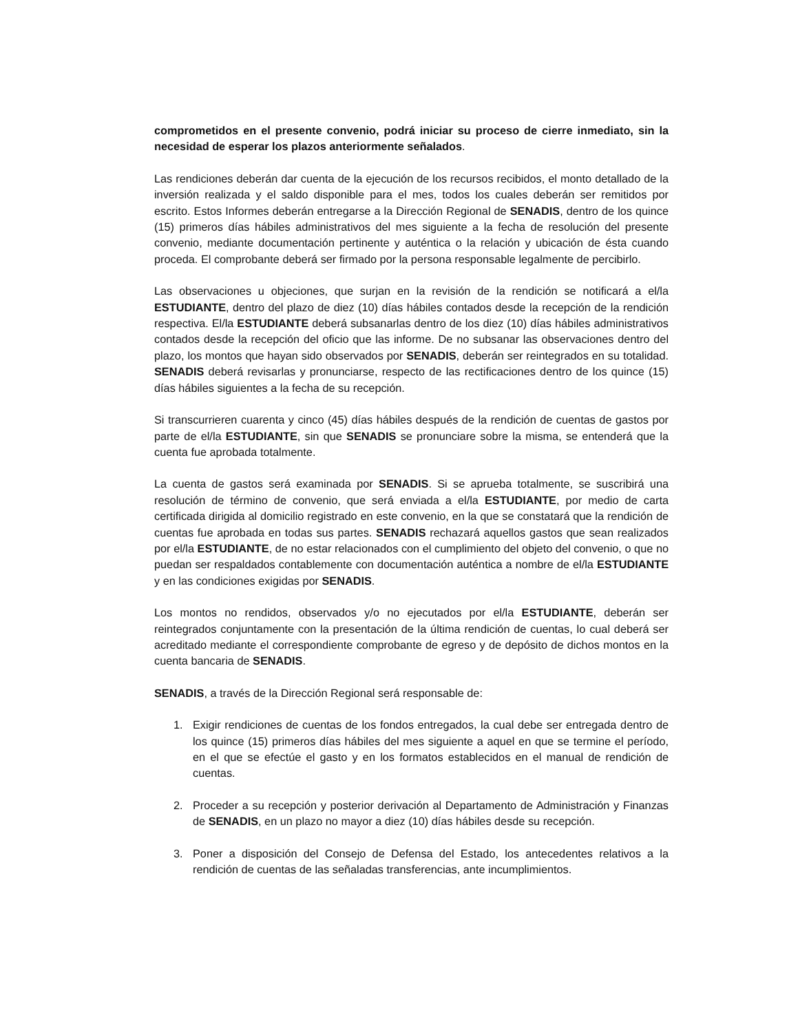comprometidos en el presente convenio, podrá iniciar su proceso de cierre inmediato, sin la necesidad de esperar los plazos anteriormente señalados.
Las rendiciones deberán dar cuenta de la ejecución de los recursos recibidos, el monto detallado de la inversión realizada y el saldo disponible para el mes, todos los cuales deberán ser remitidos por escrito. Estos Informes deberán entregarse a la Dirección Regional de SENADIS, dentro de los quince (15) primeros días hábiles administrativos del mes siguiente a la fecha de resolución del presente convenio, mediante documentación pertinente y auténtica o la relación y ubicación de ésta cuando proceda. El comprobante deberá ser firmado por la persona responsable legalmente de percibirlo.
Las observaciones u objeciones, que surjan en la revisión de la rendición se notificará a el/la ESTUDIANTE, dentro del plazo de diez (10) días hábiles contados desde la recepción de la rendición respectiva. El/la ESTUDIANTE deberá subsanarlas dentro de los diez (10) días hábiles administrativos contados desde la recepción del oficio que las informe. De no subsanar las observaciones dentro del plazo, los montos que hayan sido observados por SENADIS, deberán ser reintegrados en su totalidad. SENADIS deberá revisarlas y pronunciarse, respecto de las rectificaciones dentro de los quince (15) días hábiles siguientes a la fecha de su recepción.
Si transcurrieren cuarenta y cinco (45) días hábiles después de la rendición de cuentas de gastos por parte de el/la ESTUDIANTE, sin que SENADIS se pronunciare sobre la misma, se entenderá que la cuenta fue aprobada totalmente.
La cuenta de gastos será examinada por SENADIS. Si se aprueba totalmente, se suscribirá una resolución de término de convenio, que será enviada a el/la ESTUDIANTE, por medio de carta certificada dirigida al domicilio registrado en este convenio, en la que se constatará que la rendición de cuentas fue aprobada en todas sus partes. SENADIS rechazará aquellos gastos que sean realizados por el/la ESTUDIANTE, de no estar relacionados con el cumplimiento del objeto del convenio, o que no puedan ser respaldados contablemente con documentación auténtica a nombre de el/la ESTUDIANTE y en las condiciones exigidas por SENADIS.
Los montos no rendidos, observados y/o no ejecutados por el/la ESTUDIANTE, deberán ser reintegrados conjuntamente con la presentación de la última rendición de cuentas, lo cual deberá ser acreditado mediante el correspondiente comprobante de egreso y de depósito de dichos montos en la cuenta bancaria de SENADIS.
SENADIS, a través de la Dirección Regional será responsable de:
1. Exigir rendiciones de cuentas de los fondos entregados, la cual debe ser entregada dentro de los quince (15) primeros días hábiles del mes siguiente a aquel en que se termine el período, en el que se efectúe el gasto y en los formatos establecidos en el manual de rendición de cuentas.
2. Proceder a su recepción y posterior derivación al Departamento de Administración y Finanzas de SENADIS, en un plazo no mayor a diez (10) días hábiles desde su recepción.
3. Poner a disposición del Consejo de Defensa del Estado, los antecedentes relativos a la rendición de cuentas de las señaladas transferencias, ante incumplimientos.